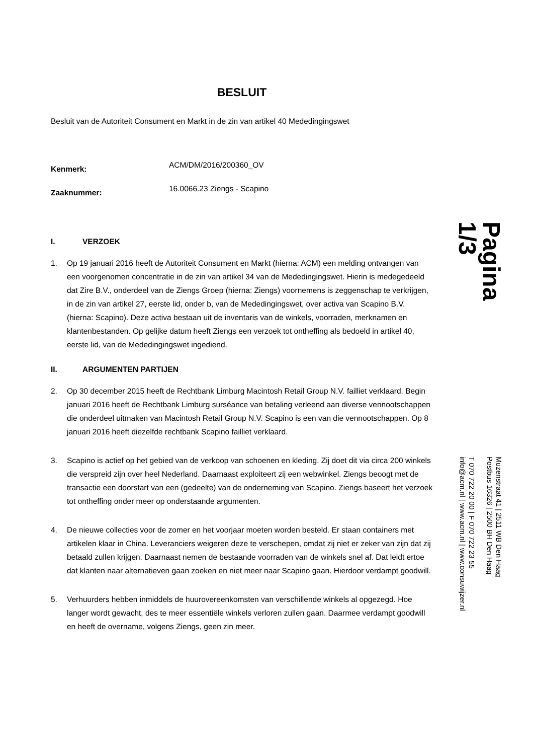BESLUIT
Besluit van de Autoriteit Consument en Markt in de zin van artikel 40 Mededingingswet
Kenmerk:
ACM/DM/2016/200360_OV
Zaaknummer:
16.0066.23 Ziengs - Scapino
I. VERZOEK
1. Op 19 januari 2016 heeft de Autoriteit Consument en Markt (hierna: ACM) een melding ontvangen van een voorgenomen concentratie in de zin van artikel 34 van de Mededingingswet. Hierin is medegedeeld dat Zire B.V., onderdeel van de Ziengs Groep (hierna: Ziengs) voornemens is zeggenschap te verkrijgen, in de zin van artikel 27, eerste lid, onder b, van de Mededingingswet, over activa van Scapino B.V. (hierna: Scapino). Deze activa bestaan uit de inventaris van de winkels, voorraden, merknamen en klantenbestanden. Op gelijke datum heeft Ziengs een verzoek tot ontheffing als bedoeld in artikel 40, eerste lid, van de Mededingingswet ingediend.
II. ARGUMENTEN PARTIJEN
2. Op 30 december 2015 heeft de Rechtbank Limburg Macintosh Retail Group N.V. failliet verklaard. Begin januari 2016 heeft de Rechtbank Limburg surséance van betaling verleend aan diverse vennootschappen die onderdeel uitmaken van Macintosh Retail Group N.V. Scapino is een van die vennootschappen. Op 8 januari 2016 heeft diezelfde rechtbank Scapino failliet verklaard.
3. Scapino is actief op het gebied van de verkoop van schoenen en kleding. Zij doet dit via circa 200 winkels die verspreid zijn over heel Nederland. Daarnaast exploiteert zij een webwinkel. Ziengs beoogt met de transactie een doorstart van een (gedeelte) van de onderneming van Scapino. Ziengs baseert het verzoek tot ontheffing onder meer op onderstaande argumenten.
4. De nieuwe collecties voor de zomer en het voorjaar moeten worden besteld. Er staan containers met artikelen klaar in China. Leveranciers weigeren deze te verschepen, omdat zij niet er zeker van zijn dat zij betaald zullen krijgen. Daarnaast nemen de bestaande voorraden van de winkels snel af. Dat leidt ertoe dat klanten naar alternatieven gaan zoeken en niet meer naar Scapino gaan. Hierdoor verdampt goodwill.
5. Verhuurders hebben inmiddels de huurovereenkomsten van verschillende winkels al opgezegd. Hoe langer wordt gewacht, des te meer essentiële winkels verloren zullen gaan. Daarmee verdampt goodwill en heeft de overname, volgens Ziengs, geen zin meer.
Pagina
1/3
Muzenstraat 41 | 2511 WB Den Haag
Postbus 16326 | 2500 BH Den Haag
T 070 722 20 00 | F 070 722 23 55
info@acm.nl | www.acm.nl | www.consuwijzer.nl